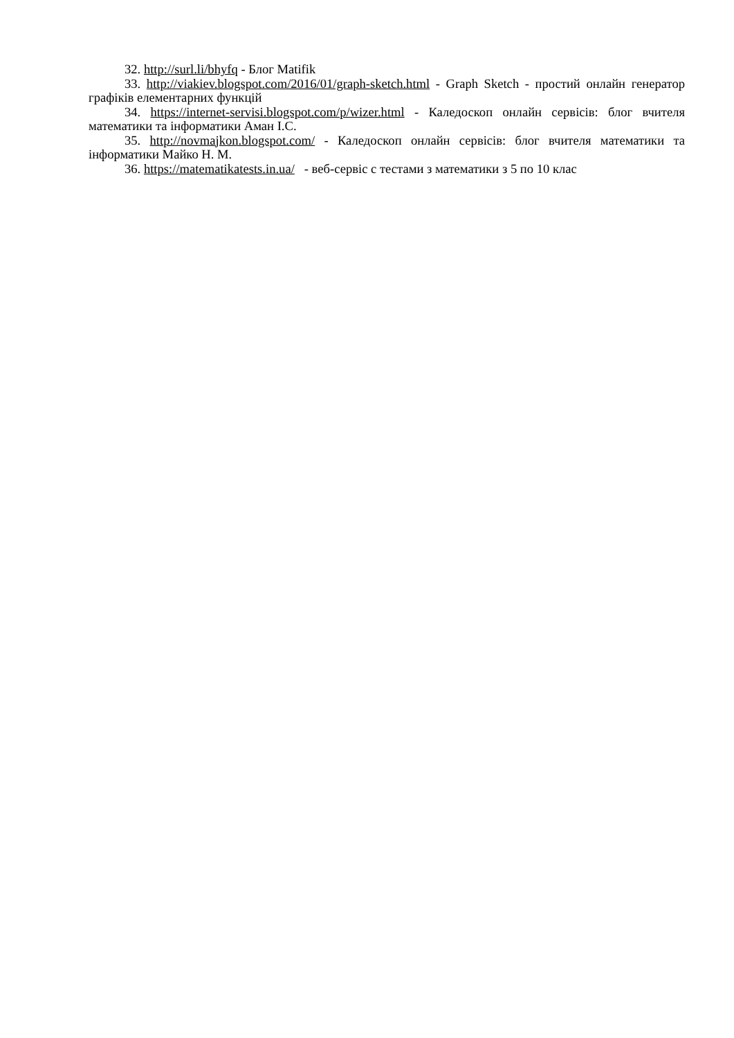32. http://surl.li/bhyfq - Блог Matifik
33. http://viakiev.blogspot.com/2016/01/graph-sketch.html - Graph Sketch - простий онлайн генератор графіків елементарних функцій
34. https://internet-servisi.blogspot.com/p/wizer.html - Каледоскоп онлайн сервісів: блог вчителя математики та інформатики Аман І.С.
35. http://novmajkon.blogspot.com/ - Каледоскоп онлайн сервісів: блог вчителя математики та інформатики Майко Н. М.
36. https://matematikatests.in.ua/ - веб-сервіс с тестами з математики з 5 по 10 клас